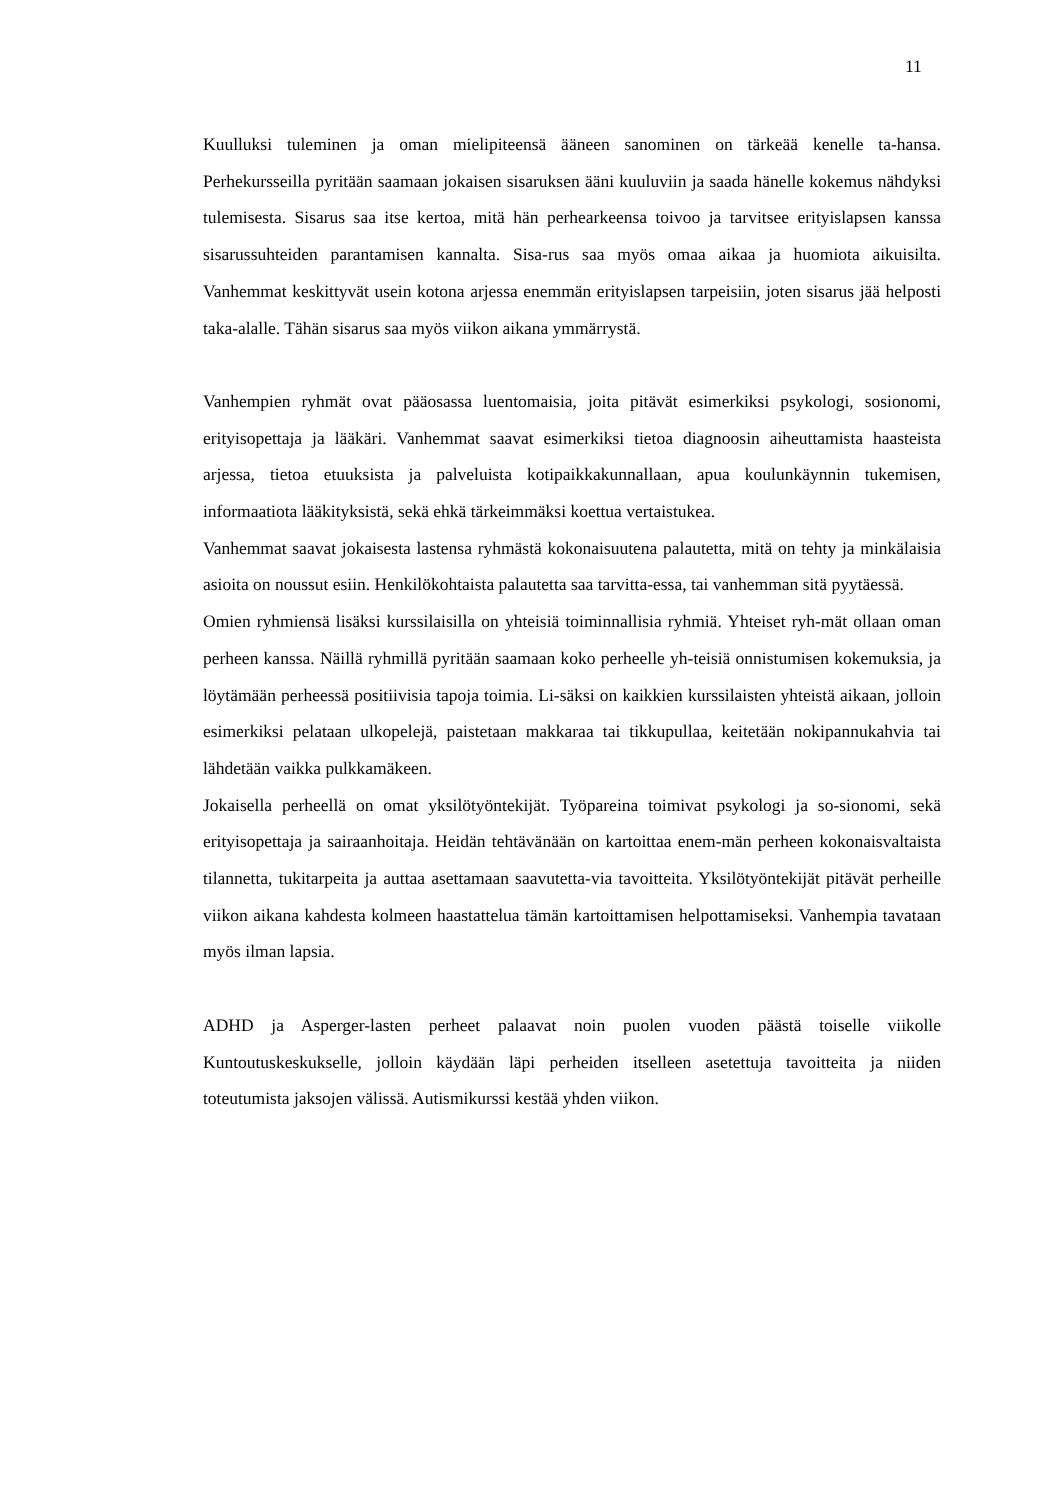11
Kuulluksi tuleminen ja oman mielipiteensä ääneen sanominen on tärkeää kenelle ta-hansa. Perhekursseilla pyritään saamaan jokaisen sisaruksen ääni kuuluviin ja saada hänelle kokemus nähdyksi tulemisesta. Sisarus saa itse kertoa, mitä hän perhearkeensa toivoo ja tarvitsee erityislapsen kanssa sisarussuhteiden parantamisen kannalta. Sisa-rus saa myös omaa aikaa ja huomiota aikuisilta. Vanhemmat keskittyvät usein kotona arjessa enemmän erityislapsen tarpeisiin, joten sisarus jää helposti taka-alalle. Tähän sisarus saa myös viikon aikana ymmärrystä.
Vanhempien ryhmät ovat pääosassa luentomaisia, joita pitävät esimerkiksi psykologi, sosionomi, erityisopettaja ja lääkäri. Vanhemmat saavat esimerkiksi tietoa diagnoosin aiheuttamista haasteista arjessa, tietoa etuuksista ja palveluista kotipaikkakunnallaan, apua koulunkäynnin tukemisen, informaatiota lääkityksistä, sekä ehkä tärkeimmäksi koettua vertaistukea.
Vanhemmat saavat jokaisesta lastensa ryhmästä kokonaisuutena palautetta, mitä on tehty ja minkälaisia asioita on noussut esiin. Henkilökohtaista palautetta saa tarvitta-essa, tai vanhemman sitä pyytäessä.
Omien ryhmiensä lisäksi kurssilaisilla on yhteisiä toiminnallisia ryhmiä. Yhteiset ryh-mät ollaan oman perheen kanssa. Näillä ryhmillä pyritään saamaan koko perheelle yh-teisiä onnistumisen kokemuksia, ja löytämään perheessä positiivisia tapoja toimia. Li-säksi on kaikkien kurssilaisten yhteistä aikaan, jolloin esimerkiksi pelataan ulkopelejä, paistetaan makkaraa tai tikkupullaa, keitetään nokipannukahvia tai lähdetään vaikka pulkkamäkeen.
Jokaisella perheellä on omat yksilötyöntekijät. Työpareina toimivat psykologi ja so-sionomi, sekä erityisopettaja ja sairaanhoitaja. Heidän tehtävänään on kartoittaa enem-män perheen kokonaisvaltaista tilannetta, tukitarpeita ja auttaa asettamaan saavutetta-via tavoitteita. Yksilötyöntekijät pitävät perheille viikon aikana kahdesta kolmeen haastattelua tämän kartoittamisen helpottamiseksi. Vanhempia tavataan myös ilman lapsia.
ADHD ja Asperger-lasten perheet palaavat noin puolen vuoden päästä toiselle viikolle Kuntoutuskeskukselle, jolloin käydään läpi perheiden itselleen asetettuja tavoitteita ja niiden toteutumista jaksojen välissä. Autismikurssi kestää yhden viikon.